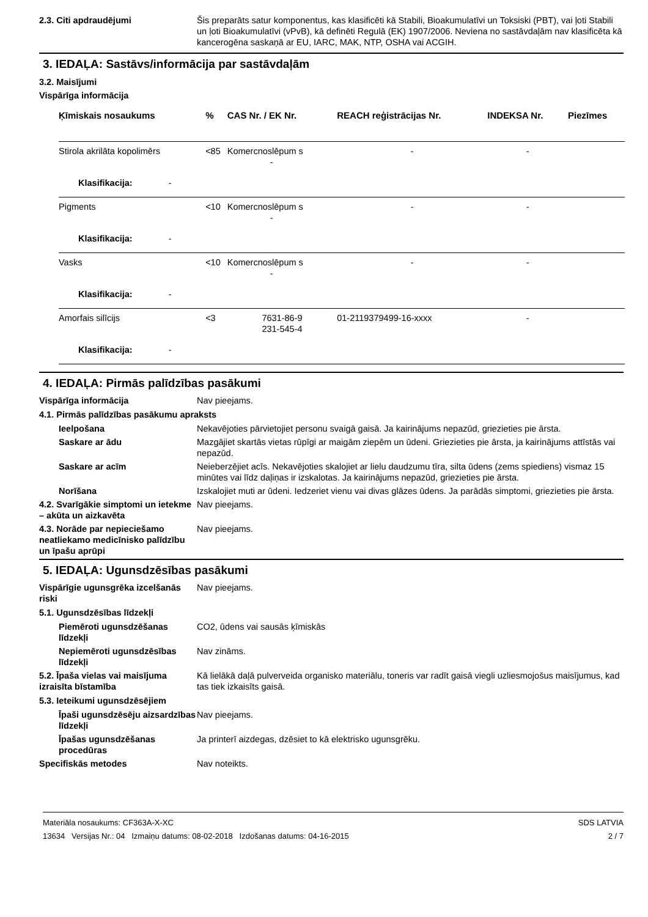2.3. Citi apdraudējumi Šis preparāts satur komponentus, kas klasificēti kā Stabili, Bioakumulatīvi un Toksiski (PBT), vai ļoti Stabili un ļoti Bioakumulatīvi (vPvB), kā definēti Regulā (EK) 1907/2006. Neviena no sastāvdaļām nav klasificēta kā kancerogēna saskaņā ar EU, IARC, MAK, NTP, OSHA vai ACGIH.
3. IEDAĻA: Sastāvs/informācija par sastāvdaļām
3.2. Maisījumi
Vispārīga informācija
| Ķīmiskais nosaukums | % | CAS Nr. / EK Nr. | REACH reģistrācijas Nr. | INDEKSA Nr. | Piezīmes |
| --- | --- | --- | --- | --- | --- |
| Stirola akrilāta kopolimērs | <85 | Komercnoslēpum s - | - | - | |
| Klasifikacija: - | | | | | |
| Pigments | <10 | Komercnoslēpum s - | - | - | |
| Klasifikacija: - | | | | | |
| Vasks | <10 | Komercnoslēpum s - | - | - | |
| Klasifikacija: - | | | | | |
| Amorfais silīcijs | <3 | 7631-86-9 231-545-4 | 01-2119379499-16-xxxx | - | |
| Klasifikacija: - | | | | | |
4. IEDAĻA: Pirmās palīdzības pasākumi
Vispārīga informācija Nav pieejams.
4.1. Pirmās palīdzības pasākumu apraksts
Ieelpošana Nekavējoties pārvietojiet personu svaigā gaisā. Ja kairinājums nepazūd, griezieties pie ārsta.
Saskare ar ādu Mazgājiet skartās vietas rūpīgi ar maigām ziepēm un ūdeni. Griezieties pie ārsta, ja kairinājums attīstās vai nepazūd.
Saskare ar acīm Neieberzējiet acīs. Nekavējoties skalojiet ar lielu daudzumu tīra, silta ūdens (zems spiediens) vismaz 15 minūtes vai līdz daļiņas ir izskalotas. Ja kairinājums nepazūd, griezieties pie ārsta.
Norīšana Izskalojiet muti ar ūdeni. Iedzeriet vienu vai divas glāzes ūdens. Ja parādās simptomi, griezieties pie ārsta.
4.2. Svarīgākie simptomi un ietekme – akūta un aizkavēta
Nav pieejams.
4.3. Norāde par nepieciešamo neatliekamo medicīnisko palīdzību un īpašu aprūpi
Nav pieejams.
5. IEDAĻA: Ugunsdzēsības pasākumi
Vispārīgie ugunsgrēka izcelšanās riski
Nav pieejams.
5.1. Ugunsdzēsības līdzekļi
Piemēroti ugunsdzēšanas līdzekļi
CO2, ūdens vai sausās ķīmiskās
Nepiemēroti ugunsdzēsības līdzekļi
Nav zināms.
5.2. Īpaša vielas vai maisījuma izraisīta bīstamība
Kā lielākā daļā pulverveida organisko materiālu, toneris var radīt gaisā viegli uzliesmojošus maisījumus, kad tas tiek izkaisīts gaisā.
5.3. Ieteikumi ugunsdzēsējiem
Īpaši ugunsdzēsēju aizsardzības līdzekļi
Nav pieejams.
Īpašas ugunsdzēšanas procedūras
Ja printerī aizdegas, dzēsiet to kā elektrisko ugunsgrēku.
Specifiskās metodes Nav noteikts.
Materiāla nosaukums: CF363A-X-XC
13634 Versijas Nr.: 04 Izmaiņu datums: 08-02-2018 Izdošanas datums: 04-16-2015
SDS LATVIA
2 / 7